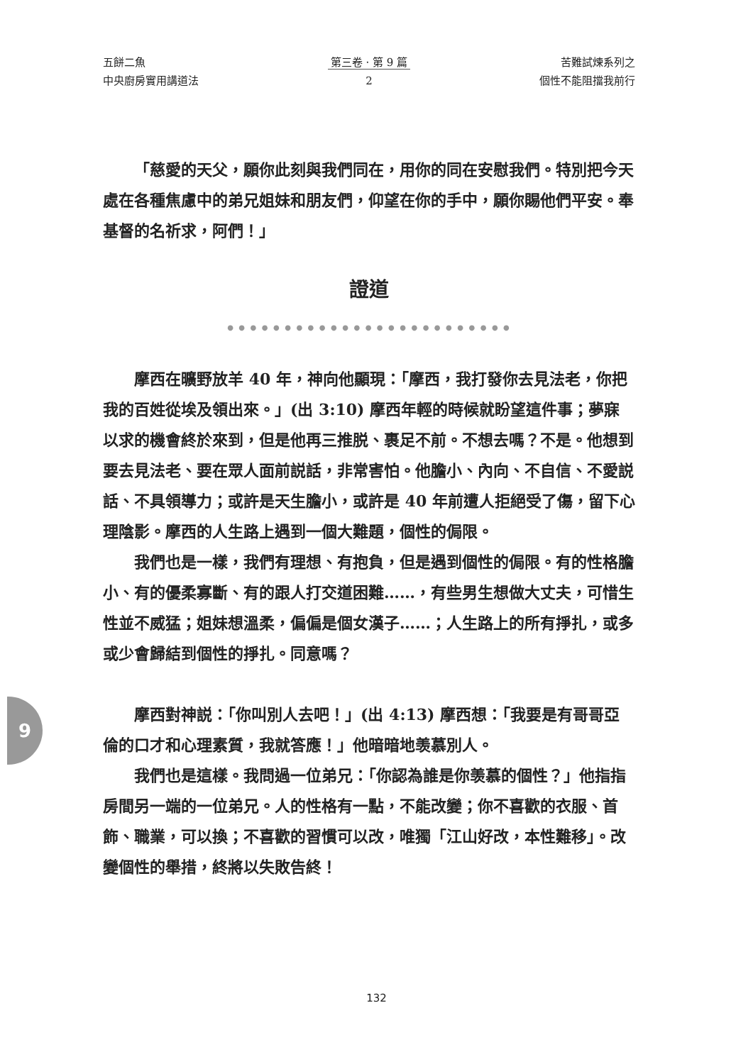五餅二魚
中央廚房實用講道法
第三卷 · 第 9 篇
2
苦難試煉系列之
個性不能阻擋我前行
「慈愛的天父，願你此刻與我們同在，用你的同在安慰我們。特別把今天處在各種焦慮中的弟兄姐妹和朋友們，仰望在你的手中，願你賜他們平安。奉基督的名祈求，阿們！」
證道
● ● ● ● ● ● ● ● ● ● ● ● ● ● ● ● ● ● ● ● ● ● ● ● ●
摩西在曠野放羊 40 年，神向他顯現：「摩西，我打發你去見法老，你把我的百姓從埃及領出來。」(出 3:10) 摩西年輕的時候就盼望這件事；夢寐以求的機會終於來到，但是他再三推脱、裹足不前。不想去嗎？不是。他想到要去見法老、要在眾人面前説話，非常害怕。他膽小、內向、不自信、不愛説話、不具領導力；或許是天生膽小，或許是 40 年前遭人拒絕受了傷，留下心理陰影。摩西的人生路上遇到一個大難題，個性的侷限。
我們也是一樣，我們有理想、有抱負，但是遇到個性的侷限。有的性格膽小、有的優柔寡斷、有的跟人打交道困難……，有些男生想做大丈夫，可惜生性並不威猛；姐妹想溫柔，偏偏是個女漢子……；人生路上的所有掙扎，或多或少會歸結到個性的掙扎。同意嗎？
摩西對神説：「你叫別人去吧！」(出 4:13) 摩西想：「我要是有哥哥亞倫的口才和心理素質，我就答應！」他暗暗地羡慕別人。
我們也是這樣。我問過一位弟兄：「你認為誰是你羡慕的個性？」他指指房間另一端的一位弟兄。人的性格有一點，不能改變；你不喜歡的衣服、首飾、職業，可以換；不喜歡的習慣可以改，唯獨「江山好改，本性難移」。改變個性的舉措，終將以失敗告終！
9
132